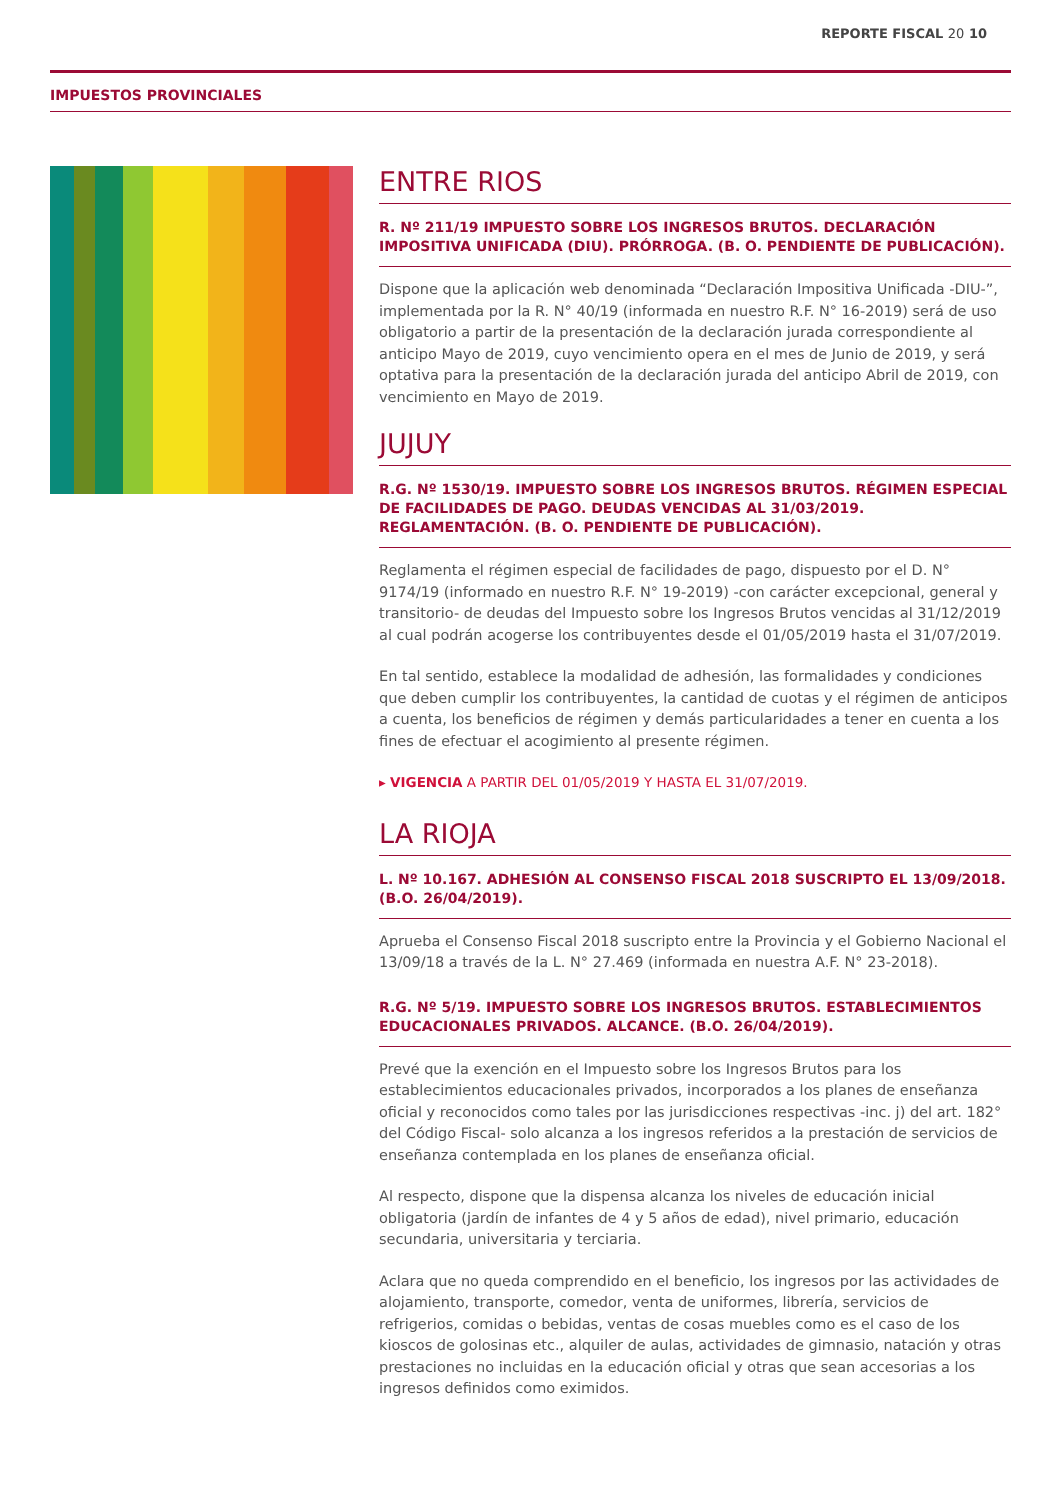REPORTE FISCAL 20 10
IMPUESTOS PROVINCIALES
ENTRE RIOS
R. Nº 211/19 IMPUESTO SOBRE LOS INGRESOS BRUTOS. DECLARACIÓN IMPOSITIVA UNIFICADA (DIU). PRÓRROGA. (B. O. PENDIENTE DE PUBLICACIÓN).
Dispone que la aplicación web denominada “Declaración Impositiva Unificada -DIU-”, implementada por la R. N° 40/19 (informada en nuestro R.F. N° 16-2019) será de uso obligatorio a partir de la presentación de la declaración jurada correspondiente al anticipo Mayo de 2019, cuyo vencimiento opera en el mes de Junio de 2019, y será optativa para la presentación de la declaración jurada del anticipo Abril de 2019, con vencimiento en Mayo de 2019.
JUJUY
R.G. Nº 1530/19. IMPUESTO SOBRE LOS INGRESOS BRUTOS. RÉGIMEN ESPECIAL DE FACILIDADES DE PAGO. DEUDAS VENCIDAS AL 31/03/2019. REGLAMENTACIÓN. (B. O. PENDIENTE DE PUBLICACIÓN).
Reglamenta el régimen especial de facilidades de pago, dispuesto por el D. N° 9174/19 (informado en nuestro R.F. N° 19-2019) -con carácter excepcional, general y transitorio- de deudas del Impuesto sobre los Ingresos Brutos vencidas al 31/12/2019 al cual podrán acogerse los contribuyentes desde el 01/05/2019 hasta el 31/07/2019.
En tal sentido, establece la modalidad de adhesión, las formalidades y condiciones que deben cumplir los contribuyentes, la cantidad de cuotas y el régimen de anticipos a cuenta, los beneficios de régimen y demás particularidades a tener en cuenta a los fines de efectuar el acogimiento al presente régimen.
▸ VIGENCIA A PARTIR DEL 01/05/2019 Y HASTA EL 31/07/2019.
LA RIOJA
L. Nº 10.167. ADHESIÓN AL CONSENSO FISCAL 2018 SUSCRIPTO EL 13/09/2018. (B.O. 26/04/2019).
Aprueba el Consenso Fiscal 2018 suscripto entre la Provincia y el Gobierno Nacional el 13/09/18 a través de la L. N° 27.469 (informada en nuestra A.F. N° 23-2018).
R.G. Nº 5/19. IMPUESTO SOBRE LOS INGRESOS BRUTOS. ESTABLECIMIENTOS EDUCACIONALES PRIVADOS. ALCANCE. (B.O. 26/04/2019).
Prevé que la exención en el Impuesto sobre los Ingresos Brutos para los establecimientos educacionales privados, incorporados a los planes de enseñanza oficial y reconocidos como tales por las jurisdicciones respectivas -inc. j) del art. 182° del Código Fiscal- solo alcanza a los ingresos referidos a la prestación de servicios de enseñanza contemplada en los planes de enseñanza oficial.
Al respecto, dispone que la dispensa alcanza los niveles de educación inicial obligatoria (jardín de infantes de 4 y 5 años de edad), nivel primario, educación secundaria, universitaria y terciaria.
Aclara que no queda comprendido en el beneficio, los ingresos por las actividades de alojamiento, transporte, comedor, venta de uniformes, librería, servicios de refrigerios, comidas o bebidas, ventas de cosas muebles como es el caso de los kioscos de golosinas etc., alquiler de aulas, actividades de gimnasio, natación y otras prestaciones no incluidas en la educación oficial y otras que sean accesorias a los ingresos definidos como eximidos.